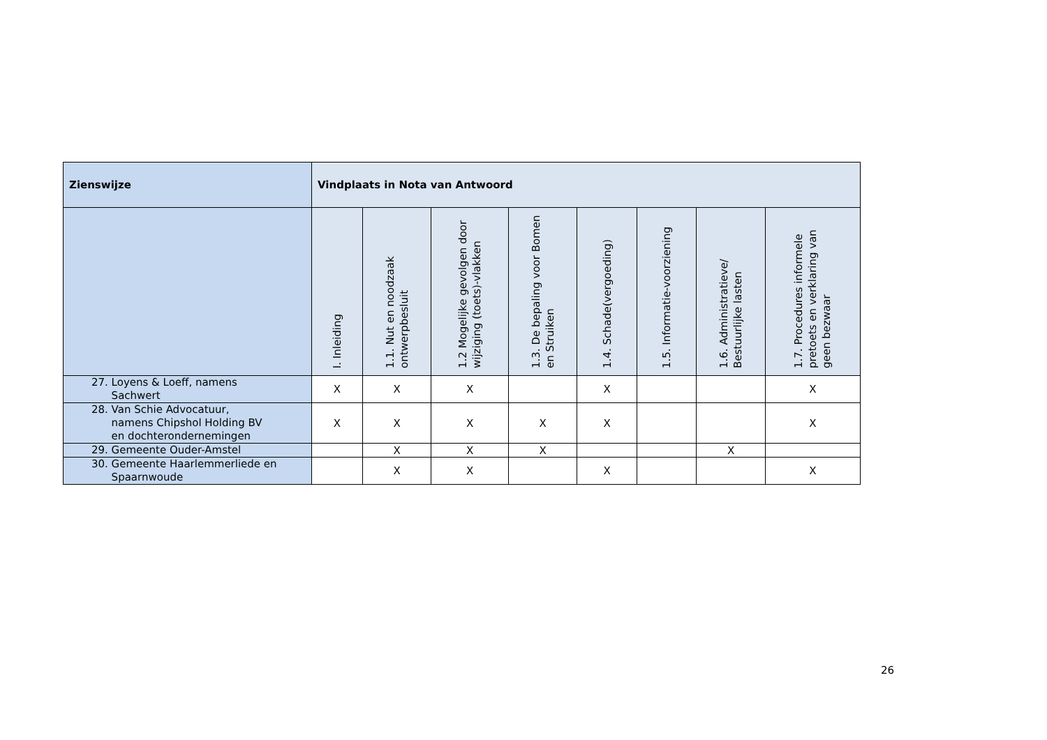| Zienswijze | Vindplaats in Nota van Antwoord | | | | | | | |
| --- | --- | --- | --- | --- | --- | --- | --- | --- |
| | I. Inleiding | 1.1. Nut en noodzaak ontwerpbesluit | 1.2 Mogelijke gevolgen door wijziging (toets)-vlakken | 1.3. De bepaling voor Bomen en Struiken | 1.4. Schade(vergoeding) | 1.5. Informatie-voorziening | 1.6. Administratieve/ Bestuurlijke lasten | 1.7. Procedures informele pretoets en verklaring van geen bezwaar |
| 27. Loyens & Loeff, namens Sachwert | X | X | X | | X | | | X |
| 28. Van Schie Advocatuur, namens Chipshol Holding BV en dochterondernemingen | X | X | X | X | X | | | X |
| 29. Gemeente Ouder-Amstel | | X | X | X | | | X | |
| 30. Gemeente Haarlemmerliede en Spaarnwoude | | X | X | | X | | | X |
26